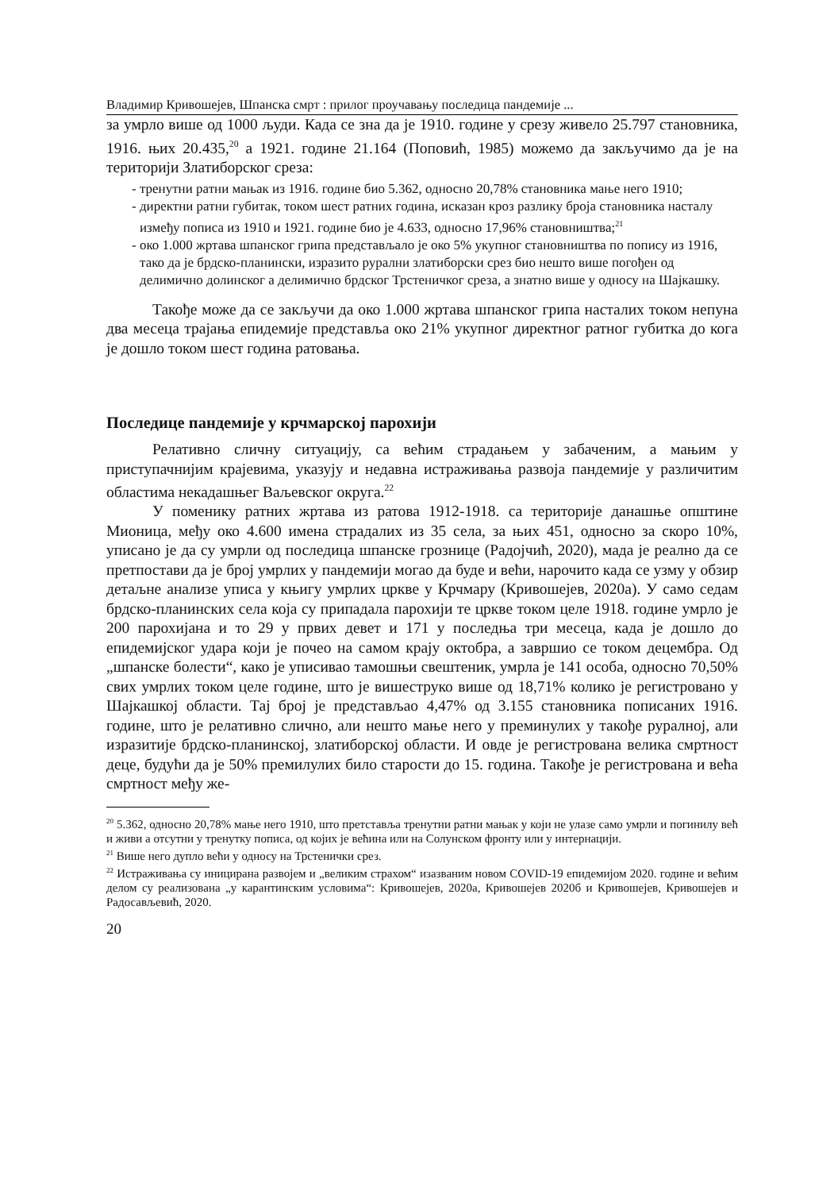Владимир Кривошејев, Шпанска смрт : прилог проучавању последица пандемије ...
за умрло више од 1000 људи. Када се зна да је 1910. године у срезу живело 25.797 становника, 1916. њих 20.435,<sup>20</sup> а 1921. године 21.164 (Поповић, 1985) можемо да закључимо да је на територији Златиборског среза:
- тренутни ратни мањак из 1916. године био 5.362, односно 20,78% становника мање него 1910;
- директни ратни губитак, током шест ратних година, исказан кроз разлику броја становника насталу између пописа из 1910 и 1921. године био је 4.633, односно 17,96% становништва;<sup>21</sup>
- око 1.000 жртава шпанског грипа представљало је око 5% укупног становништва по попису из 1916, тако да је брдско-планински, изразито рурални златиборски срез био нешто више погођен од делимично долинског а делимично брдског Трстеничког среза, а знатно више у односу на Шајкашку.
Такође може да се закључи да око 1.000 жртава шпанског грипа насталих током непуна два месеца трајања епидемије представља око 21% укупног директног ратног губитка до кога је дошло током шест година ратовања.
Последице пандемије у крчмарској парохији
Релативно сличну ситуацију, са већим страдањем у забаченим, а мањим у приступачнијим крајевима, указују и недавна истраживања развоја пандемије у различитим областима некадашњег Ваљевског округа.<sup>22</sup>
У поменику ратних жртава из ратова 1912-1918. са територије данашње општине Мионица, међу око 4.600 имена страдалих из 35 села, за њих 451, односно за скоро 10%, уписано је да су умрли од последица шпанске грознице (Радојчић, 2020), мада је реално да се претпостави да је број умрлих у пандемији могао да буде и већи, нарочито када се узму у обзир детаљне анализе уписа у књигу умрлих цркве у Крчмару (Кривошејев, 2020а). У само седам брдско-планинских села која су припадала парохији те цркве током целе 1918. године умрло је 200 парохијана и то 29 у првих девет и 171 у последња три месеца, када је дошло до епидемијског удара који је почео на самом крају октобра, а завршио се током децембра. Од „шпанске болести“, како је уписивао тамошњи свештеник, умрла је 141 особа, односно 70,50% свих умрлих током целе године, што је вишеструко више од 18,71% колико је регистровано у Шајкашкој области. Тај број је представљао 4,47% од 3.155 становника пописаних 1916. године, што је релативно слично, али нешто мање него у преминулих у такође руралној, али изразитије брдско-планинској, златиборској области. И овде је регистрована велика смртност деце, будући да је 50% премилулих било старости до 15. година. Такође је регистрована и већа смртност међу же-
<sup>20</sup> 5.362, односно 20,78% мање него 1910, што претставља тренутни ратни мањак у који не улазе само умрли и погинилу већ и живи а отсутни у тренутку пописа, од којих је већина или на Солунском фронту или у интернацији.
<sup>21</sup> Више него дупло већи у односу на Трстенички срез.
<sup>22</sup> Истраживања су иницирана развојем и „великим страхом“ изазваним новом COVID-19 епидемијом 2020. године и већим делом су реализована „у карантинским условима“: Кривошејев, 2020а, Кривошејев 2020б и Кривошејев, Кривошејев и Радосављевић, 2020.
20